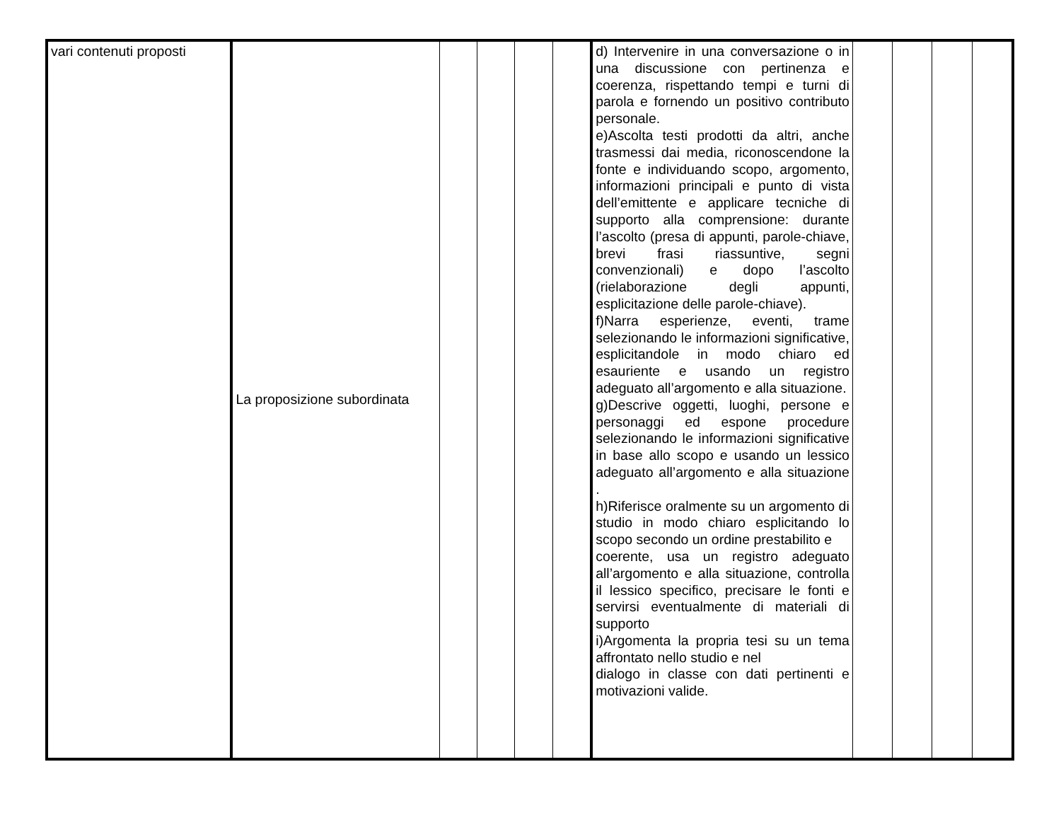| vari contenuti proposti | La proposizione subordinata | | | | | d) Intervenire in una conversazione o in una discussione con pertinenza e coerenza, rispettando tempi e turni di parola e fornendo un positivo contributo personale. e)Ascolta testi prodotti da altri, anche trasmessi dai media, riconoscendone la fonte e individuando scopo, argomento, informazioni principali e punto di vista dell’emittente e applicare tecniche di supporto alla comprensione: durante l’ascolto (presa di appunti, parole-chiave, brevi frasi riassuntive, segni convenzionali) e dopo l’ascolto (rielaborazione degli appunti, esplicitazione delle parole-chiave). f)Narra esperienze, eventi, trame selezionando le informazioni significative, esplicitandole in modo chiaro ed esauriente e usando un registro adeguato all’argomento e alla situazione. g)Descrive oggetti, luoghi, persone e personaggi ed espone procedure selezionando le informazioni significative in base allo scopo e usando un lessico adeguato all’argomento e alla situazione . h)Riferisce oralmente su un argomento di studio in modo chiaro esplicitando lo scopo secondo un ordine prestabilito e coerente, usa un registro adeguato all’argomento e alla situazione, controlla il lessico specifico, precisare le fonti e servirsi eventualmente di materiali di supporto i)Argomenta la propria tesi su un tema affrontato nello studio e nel dialogo in classe con dati pertinenti e motivazioni valide. | | | | |